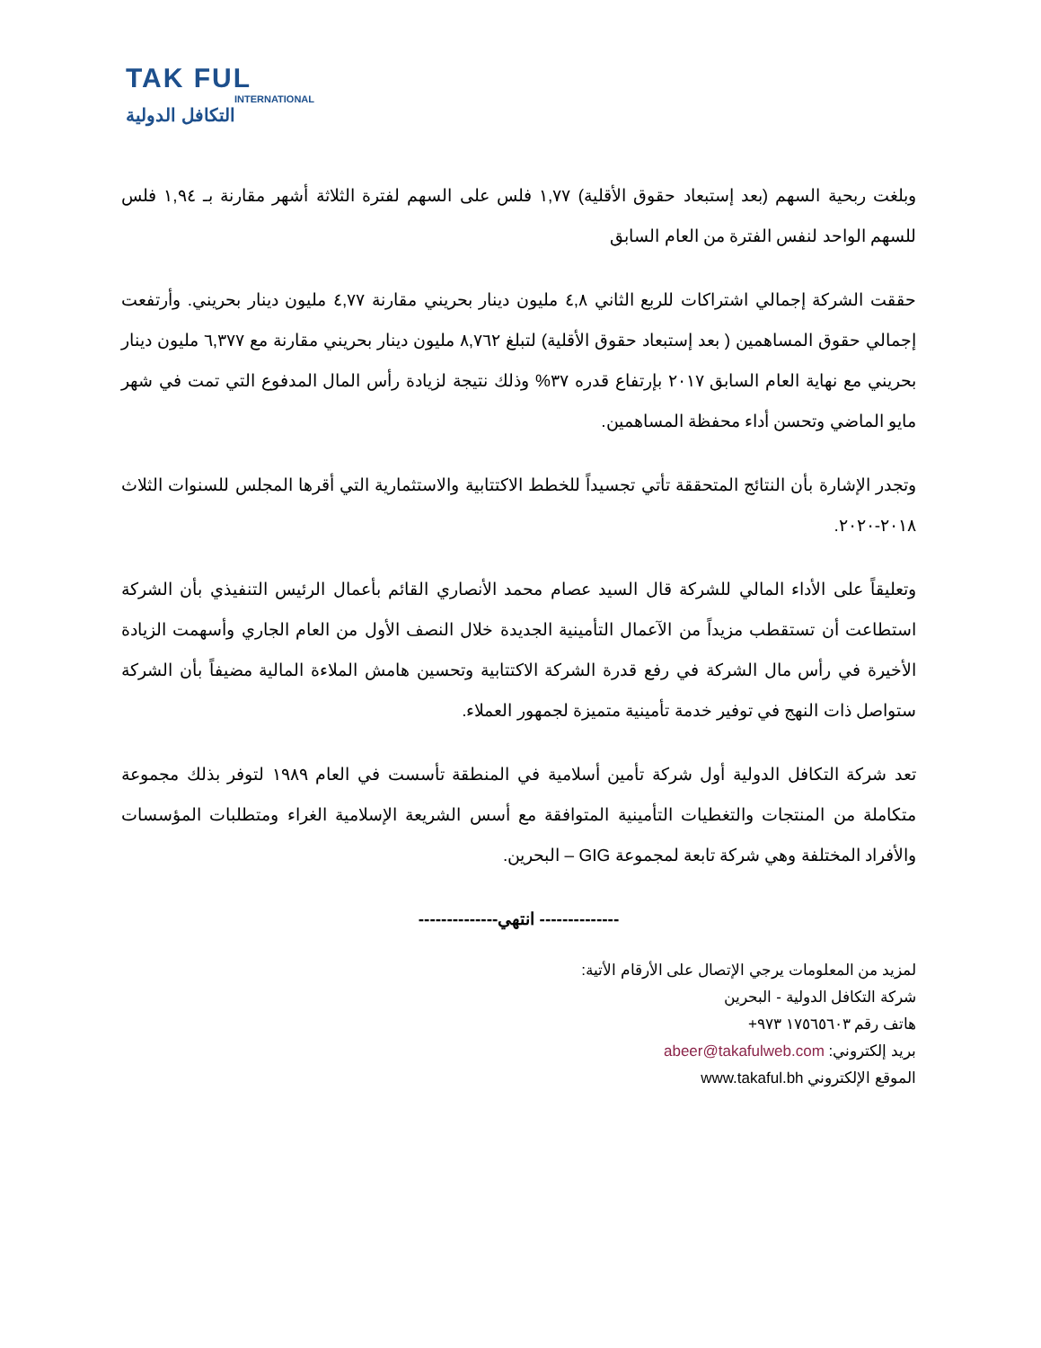TAK FUL
INTERNATIONAL
التكافل الدولية
وبلغت ربحية السهم (بعد إستبعاد حقوق الأقلية) ١,٧٧ فلس على السهم لفترة الثلاثة أشهر مقارنة بـ ١,٩٤ فلس للسهم الواحد لنفس الفترة من العام السابق
حققت الشركة إجمالي اشتراكات للربع الثاني ٤,٨ مليون دينار بحريني مقارنة ٤,٧٧ مليون دينار بحريني. وأرتفعت إجمالي حقوق المساهمين ( بعد إستبعاد حقوق الأقلية) لتبلغ ٨,٧٦٢ مليون دينار بحريني مقارنة مع ٦,٣٧٧ مليون دينار بحريني مع نهاية العام السابق ٢٠١٧ بإرتفاع قدره ٣٧% وذلك نتيجة لزيادة رأس المال المدفوع التي تمت في شهر مايو الماضي وتحسن أداء محفظة المساهمين.
وتجدر الإشارة بأن النتائج المتحققة تأتي تجسيداً للخطط الاكتتابية والاستثمارية التي أقرها المجلس للسنوات الثلاث ٢٠١٨-٢٠٢٠.
وتعليقاً على الأداء المالي للشركة قال السيد عصام محمد الأنصاري القائم بأعمال الرئيس التنفيذي بأن الشركة استطاعت أن تستقطب مزيداً من الآعمال التأمينية الجديدة خلال النصف الأول من العام الجاري وأسهمت الزيادة الأخيرة في رأس مال الشركة في رفع قدرة الشركة الاكتتابية وتحسين هامش الملاءة المالية مضيفاً بأن الشركة ستواصل ذات النهج في توفير خدمة تأمينية متميزة لجمهور العملاء.
تعد شركة التكافل الدولية أول شركة تأمين أسلامية في المنطقة تأسست في العام ١٩٨٩ لتوفر بذلك مجموعة متكاملة من المنتجات والتغطيات التأمينية المتوافقة مع أسس الشريعة الإسلامية الغراء ومتطلبات المؤسسات والأفراد المختلفة وهي شركة تابعة لمجموعة GIG – البحرين.
-------------- انتهي--------------
لمزيد من المعلومات يرجي الإتصال على الأرقام الأتية:
شركة التكافل الدولية - البحرين
هاتف رقم ١٧٥٦٥٦٠٣ ٩٧٣+
بريد إلكتروني: abeer@takafulweb.com
الموقع الإلكتروني www.takaful.bh